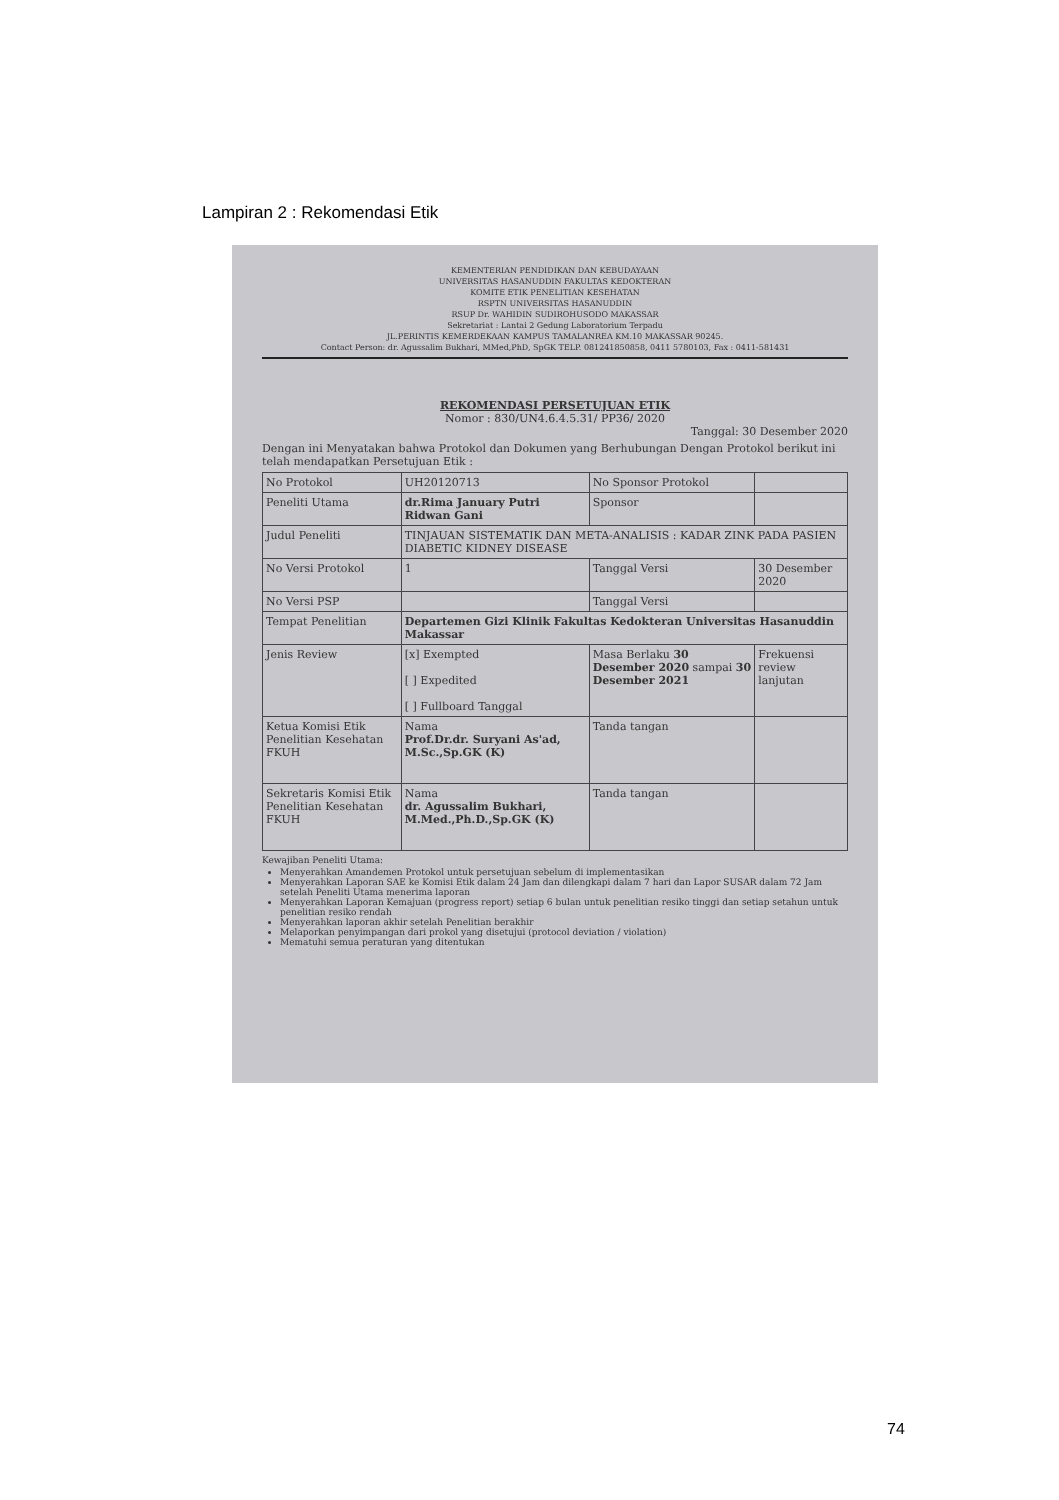Lampiran 2 : Rekomendasi Etik
KEMENTERIAN PENDIDIKAN DAN KEBUDAYAAN
UNIVERSITAS HASANUDDIN FAKULTAS KEDOKTERAN
KOMITE ETIK PENELITIAN KESEHATAN
RSPTN UNIVERSITAS HASANUDDIN
RSUP Dr. WAHIDIN SUDIROHUSODO MAKASSAR
Sekretariat : Lantai 2 Gedung Laboratorium Terpadu
JL.PERINTIS KEMERDEKAAN KAMPUS TAMALANREA KM.10 MAKASSAR 90245.
Contact Person: dr. Agussalim Bukhari, MMed,PhD, SpGK TELP. 081241850858, 0411 5780103, Fax : 0411-581431
REKOMENDASI PERSETUJUAN ETIK
Nomor : 830/UN4.6.4.5.31/ PP36/ 2020
Tanggal: 30 Desember 2020
Dengan ini Menyatakan bahwa Protokol dan Dokumen yang Berhubungan Dengan Protokol berikut ini telah mendapatkan Persetujuan Etik :
| No Protokol | UH20120713 | No Sponsor Protokol | |
| Peneliti Utama | dr.Rima January Putri Ridwan Gani | Sponsor | |
| Judul Peneliti | TINJAUAN SISTEMATIK DAN META-ANALISIS : KADAR ZINK PADA PASIEN DIABETIC KIDNEY DISEASE | | |
| No Versi Protokol | 1 | Tanggal Versi | 30 Desember 2020 |
| No Versi PSP | | Tanggal Versi | |
| Tempat Penelitian | Departemen Gizi Klinik Fakultas Kedokteran Universitas Hasanuddin Makassar | | |
| Jenis Review | [x] Exempted [ ] Expedited [ ] Fullboard Tanggal | Masa Berlaku 30 Desember 2020 sampai 30 Desember 2021 | Frekuensi review lanjutan |
| Ketua Komisi Etik Penelitian Kesehatan FKUH | Nama Prof.Dr.dr. Suryani As'ad, M.Sc.,Sp.GK (K) | Tanda tangan | |
| Sekretaris Komisi Etik Penelitian Kesehatan FKUH | Nama dr. Agussalim Bukhari, M.Med.,Ph.D.,Sp.GK (K) | Tanda tangan | |
Kewajiban Peneliti Utama:
Menyerahkan Amandemen Protokol untuk persetujuan sebelum di implementasikan
Menyerahkan Laporan SAE ke Komisi Etik dalam 24 Jam dan dilengkapi dalam 7 hari dan Lapor SUSAR dalam 72 Jam setelah Peneliti Utama menerima laporan
Menyerahkan Laporan Kemajuan (progress report) setiap 6 bulan untuk penelitian resiko tinggi dan setiap setahun untuk penelitian resiko rendah
Menyerahkan laporan akhir setelah Penelitian berakhir
Melaporkan penyimpangan dari prokol yang disetujui (protocol deviation / violation)
Mematuhi semua peraturan yang ditentukan
74